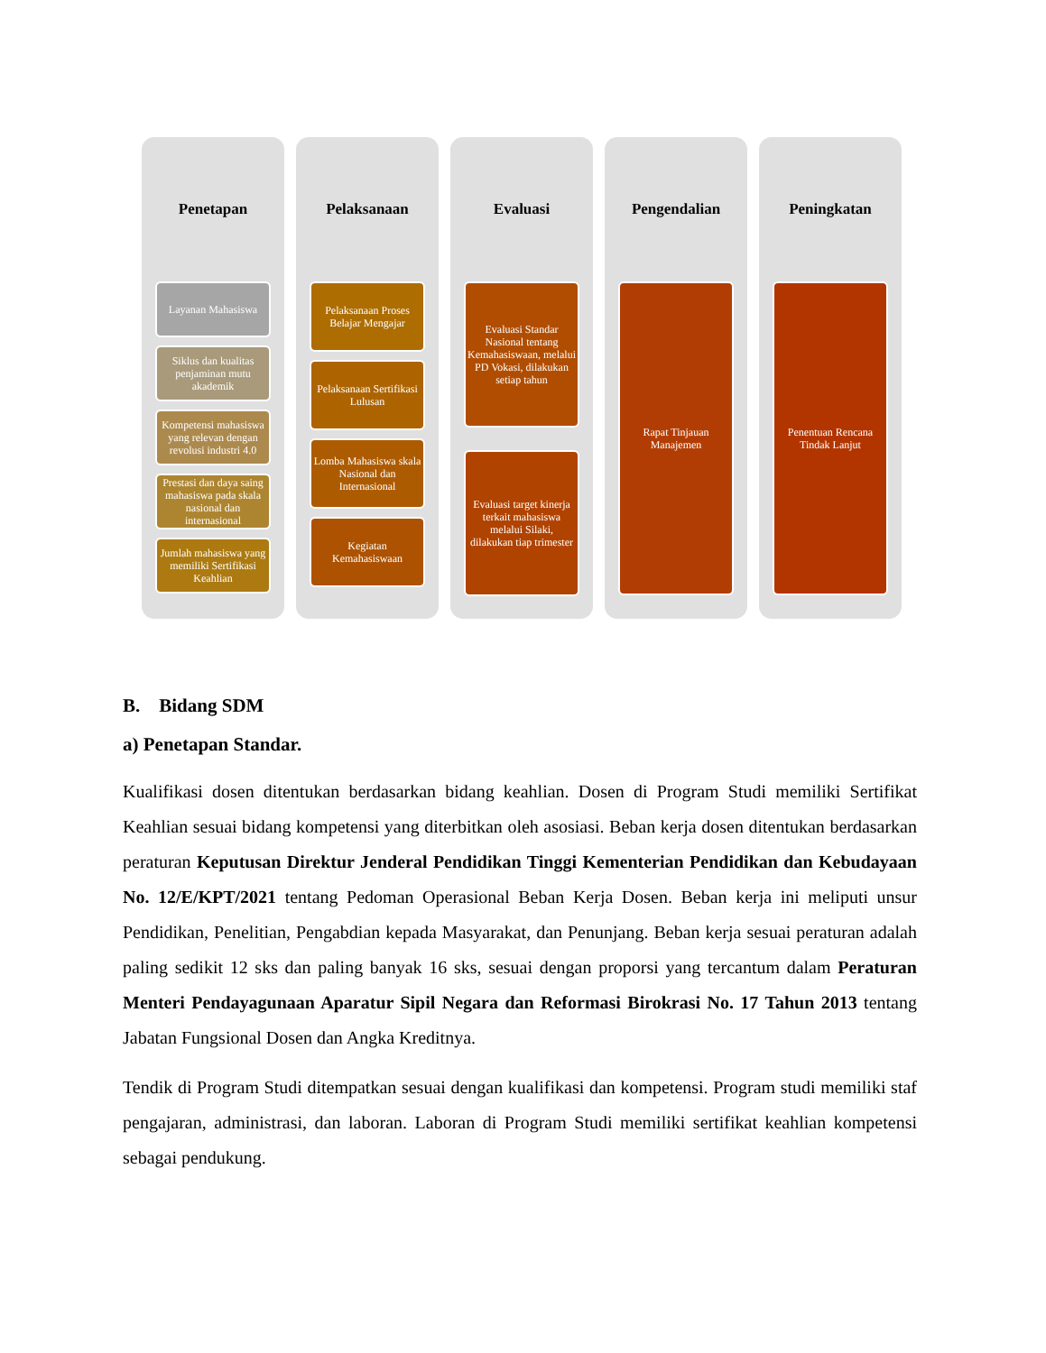Penetapan
Layanan Mahasiswa
Siklus dan kualitas penjaminan mutu akademik
Kompetensi mahasiswa yang relevan dengan revolusi industri 4.0
Prestasi dan daya saing mahasiswa pada skala nasional dan internasional
Jumlah mahasiswa yang memiliki Sertifikasi Keahlian
Pelaksanaan
Pelaksanaan Proses Belajar Mengajar
Pelaksanaan Sertifikasi Lulusan
Lomba Mahasiswa skala Nasional dan Internasional
Kegiatan Kemahasiswaan
Evaluasi
Evaluasi Standar Nasional tentang Kemahasiswaan, melalui PD Vokasi, dilakukan setiap tahun
Evaluasi target kinerja terkait mahasiswa melalui Silaki, dilakukan tiap trimester
Pengendalian
Rapat Tinjauan Manajemen
Peningkatan
Penentuan Rencana Tindak Lanjut
B. Bidang SDM
a) Penetapan Standar.
Kualifikasi dosen ditentukan berdasarkan bidang keahlian. Dosen di Program Studi memiliki Sertifikat Keahlian sesuai bidang kompetensi yang diterbitkan oleh asosiasi. Beban kerja dosen ditentukan berdasarkan peraturan Keputusan Direktur Jenderal Pendidikan Tinggi Kementerian Pendidikan dan Kebudayaan No. 12/E/KPT/2021 tentang Pedoman Operasional Beban Kerja Dosen. Beban kerja ini meliputi unsur Pendidikan, Penelitian, Pengabdian kepada Masyarakat, dan Penunjang. Beban kerja sesuai peraturan adalah paling sedikit 12 sks dan paling banyak 16 sks, sesuai dengan proporsi yang tercantum dalam Peraturan Menteri Pendayagunaan Aparatur Sipil Negara dan Reformasi Birokrasi No. 17 Tahun 2013 tentang Jabatan Fungsional Dosen dan Angka Kreditnya.
Tendik di Program Studi ditempatkan sesuai dengan kualifikasi dan kompetensi. Program studi memiliki staf pengajaran, administrasi, dan laboran. Laboran di Program Studi memiliki sertifikat keahlian kompetensi sebagai pendukung.